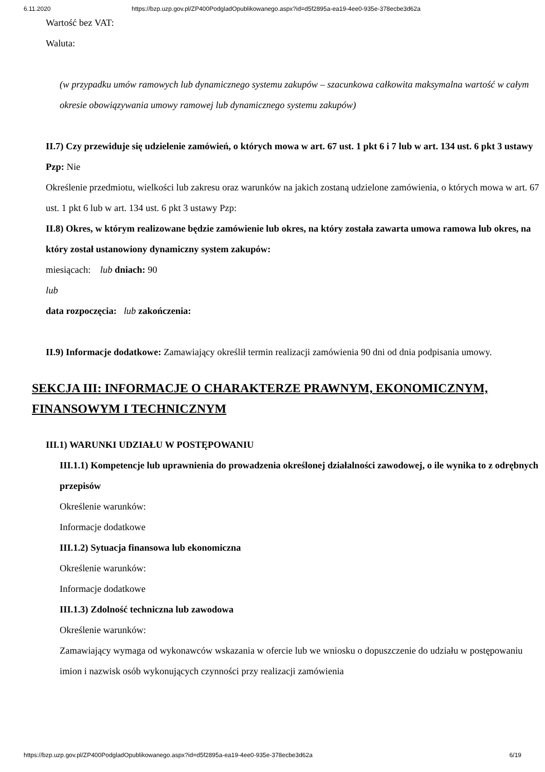6.11.2020 https://bzp.uzp.gov.pl/ZP400PodgladOpublikowanego.aspx?id=d5f2895a-ea19-4ee0-935e-378ecbe3d62a
Wartość bez VAT:
Waluta:
(w przypadku umów ramowych lub dynamicznego systemu zakupów – szacunkowa całkowita maksymalna wartość w całym okresie obowiązywania umowy ramowej lub dynamicznego systemu zakupów)
II.7) Czy przewiduje się udzielenie zamówień, o których mowa w art. 67 ust. 1 pkt 6 i 7 lub w art. 134 ust. 6 pkt 3 ustawy Pzp: Nie
Określenie przedmiotu, wielkości lub zakresu oraz warunków na jakich zostaną udzielone zamówienia, o których mowa w art. 67 ust. 1 pkt 6 lub w art. 134 ust. 6 pkt 3 ustawy Pzp:
II.8) Okres, w którym realizowane będzie zamówienie lub okres, na który została zawarta umowa ramowa lub okres, na który został ustanowiony dynamiczny system zakupów:
miesiącach: lub dniach: 90
lub
data rozpoczęcia: lub zakończenia:
II.9) Informacje dodatkowe: Zamawiający określił termin realizacji zamówienia 90 dni od dnia podpisania umowy.
SEKCJA III: INFORMACJE O CHARAKTERZE PRAWNYM, EKONOMICZNYM, FINANSOWYM I TECHNICZNYM
III.1) WARUNKI UDZIAŁU W POSTĘPOWANIU
III.1.1) Kompetencje lub uprawnienia do prowadzenia określonej działalności zawodowej, o ile wynika to z odrębnych przepisów
Określenie warunków:
Informacje dodatkowe
III.1.2) Sytuacja finansowa lub ekonomiczna
Określenie warunków:
Informacje dodatkowe
III.1.3) Zdolność techniczna lub zawodowa
Określenie warunków:
Zamawiający wymaga od wykonawców wskazania w ofercie lub we wniosku o dopuszczenie do udziału w postępowaniu imion i nazwisk osób wykonujących czynności przy realizacji zamówienia
https://bzp.uzp.gov.pl/ZP400PodgladOpublikowanego.aspx?id=d5f2895a-ea19-4ee0-935e-378ecbe3d62a 6/19